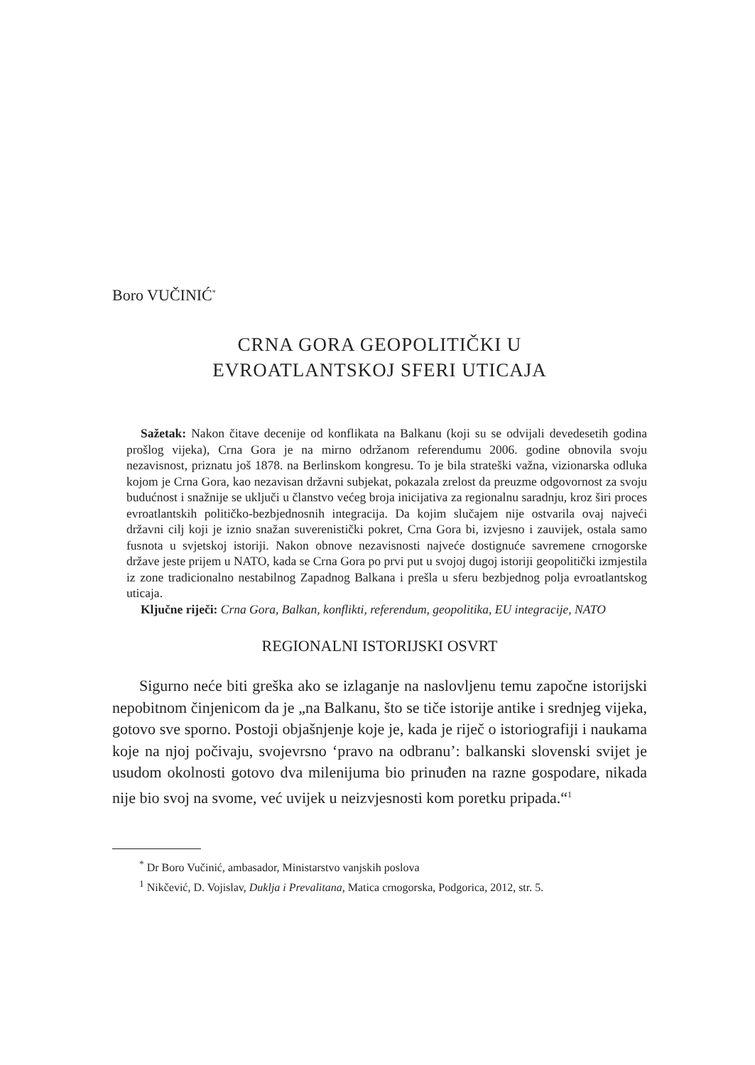Boro VUČINIĆ<sup>*</sup>
CRNA GORA GEOPOLITIČKI U
EVROATLANTSKOJ SFERI UTICAJA
Sažetak: Nakon čitave decenije od konflikata na Balkanu (koji su se odvijali devedesetih godina prošlog vijeka), Crna Gora je na mirno održanom referendumu 2006. godine obnovila svoju nezavisnost, priznatu još 1878. na Berlinskom kongresu. To je bila strateški važna, vizionarska odluka kojom je Crna Gora, kao nezavisan državni subjekat, pokazala zrelost da preuzme odgovornost za svoju budućnost i snažnije se uključi u članstvo većeg broja inicijativa za regionalnu saradnju, kroz širi proces evroatlantskih političko-bezbjednosnih integracija. Da kojim slučajem nije ostvarila ovaj najveći državni cilj koji je iznio snažan suverenistički pokret, Crna Gora bi, izvjesno i zauvijek, ostala samo fusnota u svjetskoj istoriji. Nakon obnove nezavisnosti najveće dostignuće savremene crnogorske države jeste prijem u NATO, kada se Crna Gora po prvi put u svojoj dugoj istoriji geopolitički izmjestila iz zone tradicionalno nestabilnog Zapadnog Balkana i prešla u sferu bezbjednog polja evroatlantskog uticaja.
Ključne riječi: Crna Gora, Balkan, konflikti, referendum, geopolitika, EU integracije, NATO
REGIONALNI ISTORIJSKI OSVRT
Sigurno neće biti greška ako se izlaganje na naslovljenu temu započne istorijski nepobitnom činjenicom da je „na Balkanu, što se tiče istorije antike i srednjeg vijeka, gotovo sve sporno. Postoji objašnjenje koje je, kada je riječ o istoriografiji i naukama koje na njoj počivaju, svojevrsno ‘pravo na odbranu’: balkanski slovenski svijet je usudom okolnosti gotovo dva milenijuma bio prinuđen na razne gospodare, nikada nije bio svoj na svome, već uvijek u neizvjesnosti kom poretku pripada.“<sup>1</sup>
<sup>*</sup> Dr Boro Vučinić, ambasador, Ministarstvo vanjskih poslova
<sup>1</sup> Nikčević, D. Vojislav, Duklja i Prevalitana, Matica crnogorska, Podgorica, 2012, str. 5.